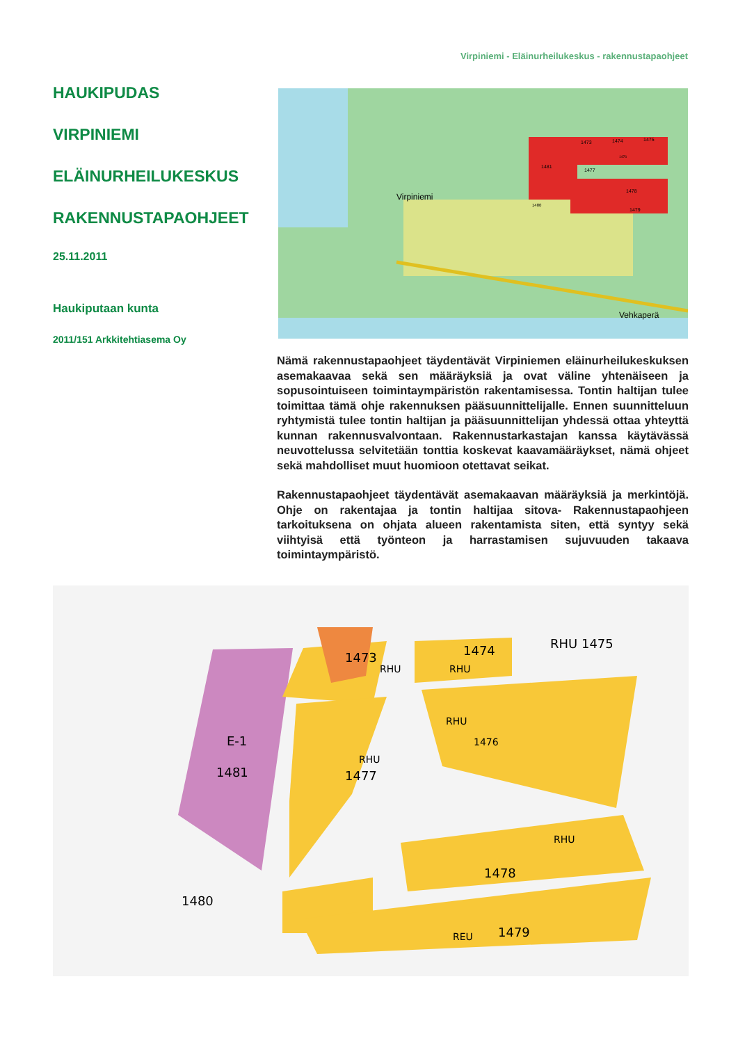Virpiniemi - Eläinurheilukeskus - rakennustapaohjeet
HAUKIPUDAS
VIRPINIEMI
ELÄINURHEILUKESKUS
RAKENNUSTAPAOHJEET
25.11.2011
Haukiputaan kunta
2011/151 Arkkitehtiasema Oy
Virpiniemi
Vehkaperä
1481
1477
1473
1474
1475
1476
1478
1479
1480
Nämä rakennustapaohjeet täydentävät Virpiniemen eläinurheilukes­kuksen asemakaavaa sekä sen määräyksiä ja ovat väline yhtenäi­seen ja sopusointuiseen toimintaympäristön rakentamisessa. Tontin haltijan tulee toimittaa tämä ohje rakennuksen pääsuunnittelijalle. Ennen suunnitteluun ryhtymistä tulee tontin haltijan ja pääsuunnit­telijan yhdessä ottaa yhteyttä kunnan rakennusvalvontaan. Raken­nustarkastajan kanssa käytävässä neuvottelussa selvitetään tonttia koskevat kaavamääräykset, nämä ohjeet sekä mahdolliset muut huo­mioon otettavat seikat.
Rakennustapaohjeet täydentävät asemakaavan määräyksiä ja mer­kintöjä. Ohje on rakentajaa ja tontin haltijaa sitova- Rakennustapaoh­jeen tarkoituksena on ohjata alueen rakentamista siten, että syntyy sekä viihtyisä että työnteon ja harrastamisen sujuvuuden takaava toimintaympäristö.
E-1
1481
1473
RHU
1474
RHU
RHU 1475
RHU
1476
1477
RHU
1478
RHU
1479
REU
1480